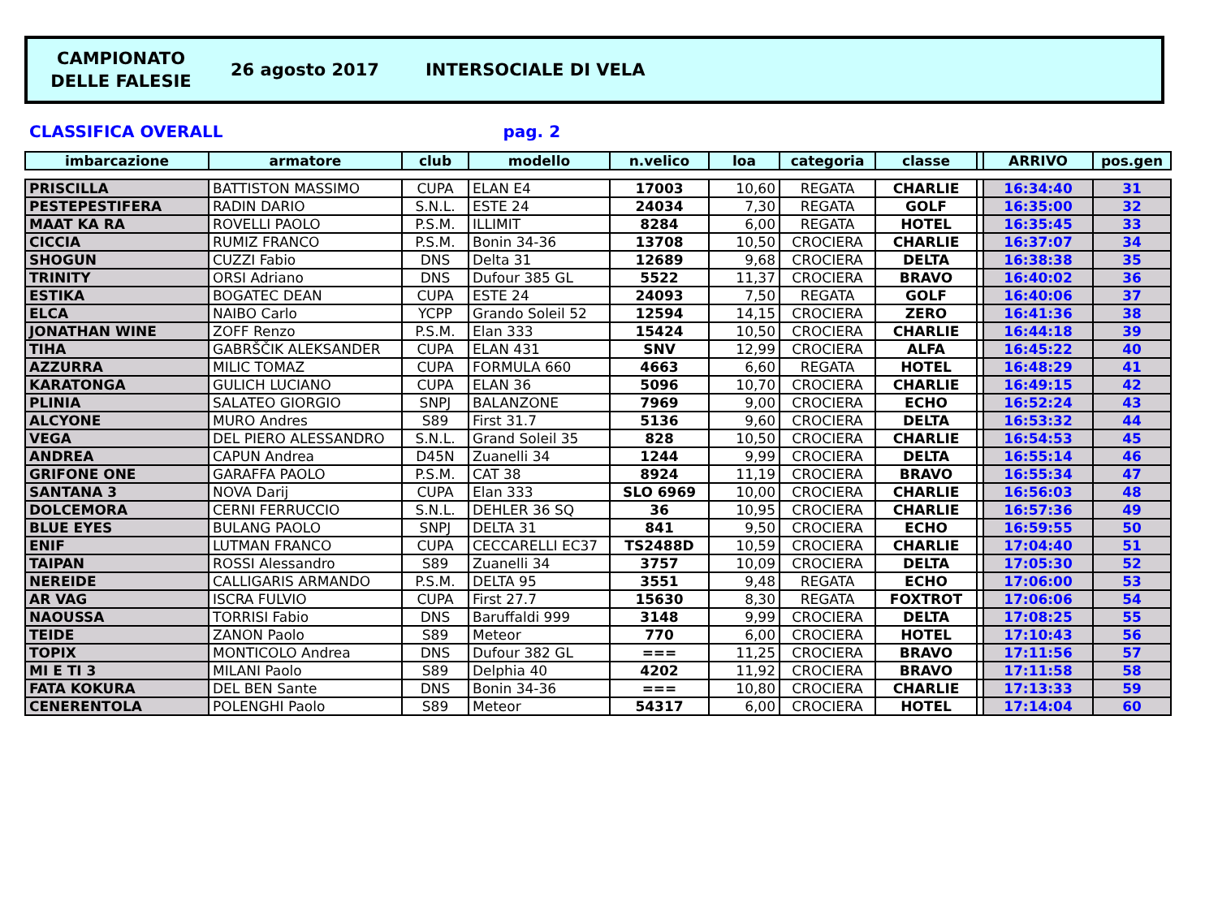CAMPIONATO
DELLE FALESIE
26 agosto 2017 INTERSOCIALE DI VELA
CLASSIFICA OVERALL pag. 2
| imbarcazione | armatore | club | modello | n.velico | loa | categoria | classe | | ARRIVO | pos.gen |
| --- | --- | --- | --- | --- | --- | --- | --- | --- | --- | --- |
| PRISCILLA | BATTISTON MASSIMO | CUPA | ELAN E4 | 17003 | 10,60 | REGATA | CHARLIE | | 16:34:40 | 31 |
| PESTEPESTIFERA | RADIN DARIO | S.N.L. | ESTE 24 | 24034 | 7,30 | REGATA | GOLF | | 16:35:00 | 32 |
| MAAT KA RA | ROVELLI PAOLO | P.S.M. | ILLIMIT | 8284 | 6,00 | REGATA | HOTEL | | 16:35:45 | 33 |
| CICCIA | RUMIZ FRANCO | P.S.M. | Bonin 34-36 | 13708 | 10,50 | CROCIERA | CHARLIE | | 16:37:07 | 34 |
| SHOGUN | CUZZI Fabio | DNS | Delta 31 | 12689 | 9,68 | CROCIERA | DELTA | | 16:38:38 | 35 |
| TRINITY | ORSI Adriano | DNS | Dufour 385 GL | 5522 | 11,37 | CROCIERA | BRAVO | | 16:40:02 | 36 |
| ESTIKA | BOGATEC DEAN | CUPA | ESTE 24 | 24093 | 7,50 | REGATA | GOLF | | 16:40:06 | 37 |
| ELCA | NAIBO Carlo | YCPP | Grando Soleil 52 | 12594 | 14,15 | CROCIERA | ZERO | | 16:41:36 | 38 |
| JONATHAN WINE | ZOFF Renzo | P.S.M. | Elan 333 | 15424 | 10,50 | CROCIERA | CHARLIE | | 16:44:18 | 39 |
| TIHA | GABRŠČIK ALEKSANDER | CUPA | ELAN 431 | SNV | 12,99 | CROCIERA | ALFA | | 16:45:22 | 40 |
| AZZURRA | MILIC TOMAZ | CUPA | FORMULA 660 | 4663 | 6,60 | REGATA | HOTEL | | 16:48:29 | 41 |
| KARATONGA | GULICH LUCIANO | CUPA | ELAN 36 | 5096 | 10,70 | CROCIERA | CHARLIE | | 16:49:15 | 42 |
| PLINIA | SALATEO GIORGIO | SNPJ | BALANZONE | 7969 | 9,00 | CROCIERA | ECHO | | 16:52:24 | 43 |
| ALCYONE | MURO Andres | S89 | First 31.7 | 5136 | 9,60 | CROCIERA | DELTA | | 16:53:32 | 44 |
| VEGA | DEL PIERO ALESSANDRO | S.N.L. | Grand Soleil 35 | 828 | 10,50 | CROCIERA | CHARLIE | | 16:54:53 | 45 |
| ANDREA | CAPUN Andrea | D45N | Zuanelli 34 | 1244 | 9,99 | CROCIERA | DELTA | | 16:55:14 | 46 |
| GRIFONE ONE | GARAFFA PAOLO | P.S.M. | CAT 38 | 8924 | 11,19 | CROCIERA | BRAVO | | 16:55:34 | 47 |
| SANTANA 3 | NOVA Darij | CUPA | Elan 333 | SLO 6969 | 10,00 | CROCIERA | CHARLIE | | 16:56:03 | 48 |
| DOLCEMORA | CERNI FERRUCCIO | S.N.L. | DEHLER 36 SQ | 36 | 10,95 | CROCIERA | CHARLIE | | 16:57:36 | 49 |
| BLUE EYES | BULANG PAOLO | SNPJ | DELTA 31 | 841 | 9,50 | CROCIERA | ECHO | | 16:59:55 | 50 |
| ENIF | LUTMAN FRANCO | CUPA | CECCARELLI EC37 | TS2488D | 10,59 | CROCIERA | CHARLIE | | 17:04:40 | 51 |
| TAIPAN | ROSSI Alessandro | S89 | Zuanelli 34 | 3757 | 10,09 | CROCIERA | DELTA | | 17:05:30 | 52 |
| NEREIDE | CALLIGARIS ARMANDO | P.S.M. | DELTA 95 | 3551 | 9,48 | REGATA | ECHO | | 17:06:00 | 53 |
| AR VAG | ISCRA FULVIO | CUPA | First 27.7 | 15630 | 8,30 | REGATA | FOXTROT | | 17:06:06 | 54 |
| NAOUSSA | TORRISI Fabio | DNS | Baruffaldi 999 | 3148 | 9,99 | CROCIERA | DELTA | | 17:08:25 | 55 |
| TEIDE | ZANON Paolo | S89 | Meteor | 770 | 6,00 | CROCIERA | HOTEL | | 17:10:43 | 56 |
| TOPIX | MONTICOLO Andrea | DNS | Dufour 382 GL | === | 11,25 | CROCIERA | BRAVO | | 17:11:56 | 57 |
| MI E TI 3 | MILANI Paolo | S89 | Delphia 40 | 4202 | 11,92 | CROCIERA | BRAVO | | 17:11:58 | 58 |
| FATA KOKURA | DEL BEN Sante | DNS | Bonin 34-36 | === | 10,80 | CROCIERA | CHARLIE | | 17:13:33 | 59 |
| CENERENTOLA | POLENGHI Paolo | S89 | Meteor | 54317 | 6,00 | CROCIERA | HOTEL | | 17:14:04 | 60 |